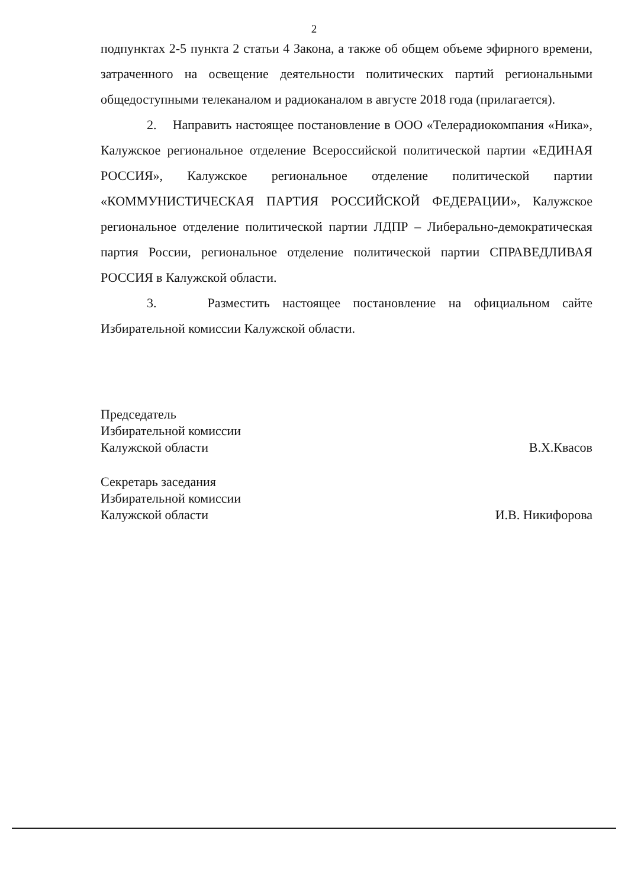2
подпунктах 2-5 пункта 2 статьи 4 Закона, а также об общем объеме эфирного времени, затраченного на освещение деятельности политических партий региональными общедоступными телеканалом и радиоканалом в августе 2018 года (прилагается).
2. Направить настоящее постановление в ООО «Телерадиокомпания «Ника», Калужское региональное отделение Всероссийской политической партии «ЕДИНАЯ РОССИЯ», Калужское региональное отделение политической партии «КОММУНИСТИЧЕСКАЯ ПАРТИЯ РОССИЙСКОЙ ФЕДЕРАЦИИ», Калужское региональное отделение политической партии ЛДПР – Либерально-демократическая партия России, региональное отделение политической партии СПРАВЕДЛИВАЯ РОССИЯ в Калужской области.
3. Разместить настоящее постановление на официальном сайте Избирательной комиссии Калужской области.
Председатель
Избирательной комиссии
Калужской области
В.Х.Квасов
Секретарь заседания
Избирательной комиссии
Калужской области
И.В. Никифорова